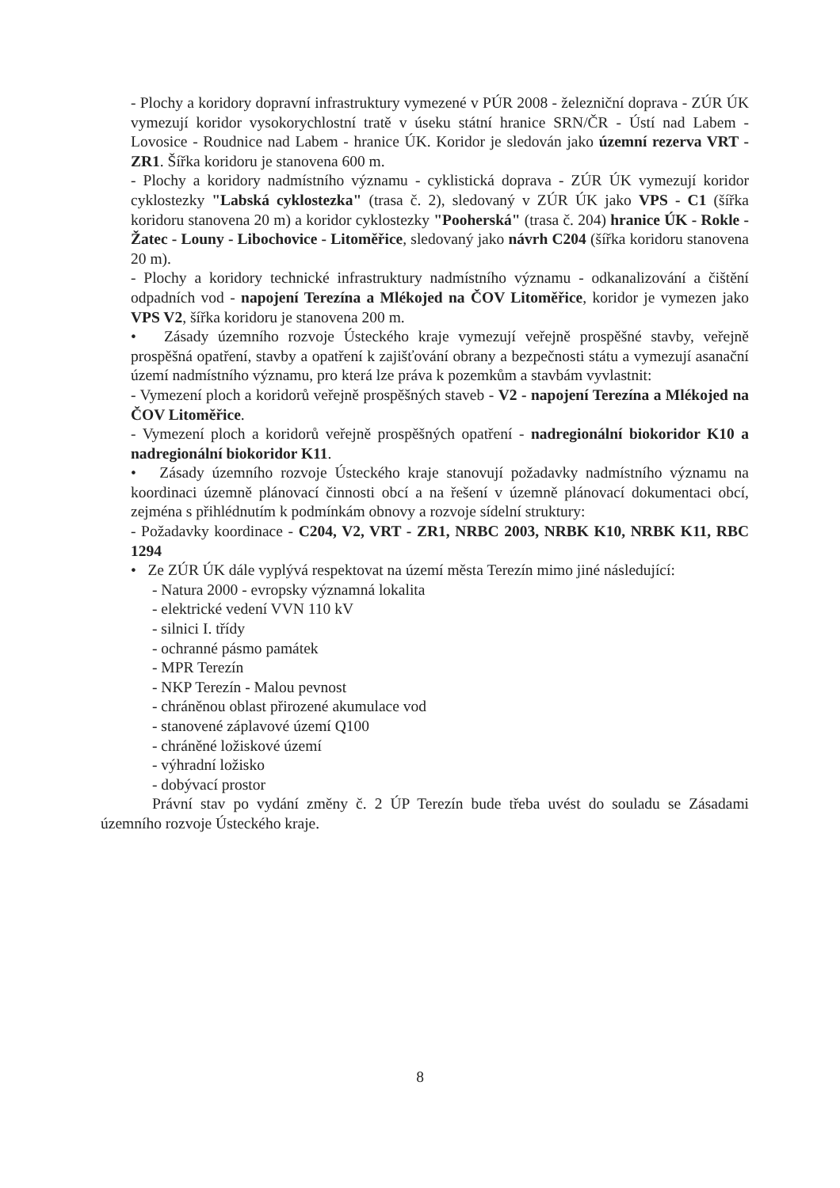- Plochy a koridory dopravní infrastruktury vymezené v PÚR 2008 - železniční doprava - ZÚR ÚK vymezují koridor vysokorychlostní tratě v úseku státní hranice SRN/ČR - Ústí nad Labem - Lovosice - Roudnice nad Labem - hranice ÚK. Koridor je sledován jako územní rezerva VRT - ZR1. Šířka koridoru je stanovena 600 m.
- Plochy a koridory nadmístního významu - cyklistická doprava - ZÚR ÚK vymezují koridor cyklostezky "Labská cyklostezka" (trasa č. 2), sledovaný v ZÚR ÚK jako VPS - C1 (šířka koridoru stanovena 20 m) a koridor cyklostezky "Pooherská" (trasa č. 204) hranice ÚK - Rokle - Žatec - Louny - Libochovice - Litoměřice, sledovaný jako návrh C204 (šířka koridoru stanovena 20 m).
- Plochy a koridory technické infrastruktury nadmístního významu - odkanalizování a čištění odpadních vod - napojení Terezína a Mlékojed na ČOV Litoměřice, koridor je vymezen jako VPS V2, šířka koridoru je stanovena 200 m.
• Zásady územního rozvoje Ústeckého kraje vymezují veřejně prospěšné stavby, veřejně prospěšná opatření, stavby a opatření k zajišťování obrany a bezpečnosti státu a vymezují asanační území nadmístního významu, pro která lze práva k pozemkům a stavbám vyvlastnit:
- Vymezení ploch a koridorů veřejně prospěšných staveb - V2 - napojení Terezína a Mlékojed na ČOV Litoměřice.
- Vymezení ploch a koridorů veřejně prospěšných opatření - nadregionální biokoridor K10 a nadregionální biokoridor K11.
• Zásady územního rozvoje Ústeckého kraje stanovují požadavky nadmístního významu na koordinaci územně plánovací činnosti obcí a na řešení v územně plánovací dokumentaci obcí, zejména s přihlédnutím k podmínkám obnovy a rozvoje sídelní struktury:
- Požadavky koordinace - C204, V2, VRT - ZR1, NRBC 2003, NRBK K10, NRBK K11, RBC 1294
• Ze ZÚR ÚK dále vyplývá respektovat na území města Terezín mimo jiné následující:
- Natura 2000 - evropsky významná lokalita
- elektrické vedení VVN 110 kV
- silnici I. třídy
- ochranné pásmo památek
- MPR Terezín
- NKP Terezín - Malou pevnost
- chráněnou oblast přirozené akumulace vod
- stanovené záplavové území Q100
- chráněné ložiskové území
- výhradní ložisko
- dobývací prostor
Právní stav po vydání změny č. 2 ÚP Terezín bude třeba uvést do souladu se Zásadami územního rozvoje Ústeckého kraje.
8